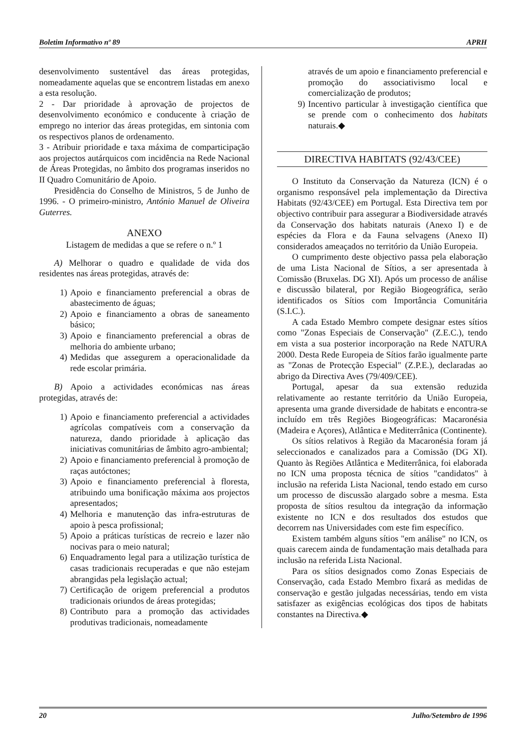Boletim Informativo nº 89 APRH
desenvolvimento sustentável das áreas protegidas, nomeadamente aquelas que se encontrem listadas em anexo a esta resolução.
2 - Dar prioridade à aprovação de projectos de desenvolvimento económico e conducente à criação de emprego no interior das áreas protegidas, em sintonia com os respectivos planos de ordenamento.
3 - Atribuir prioridade e taxa máxima de comparticipação aos projectos autárquicos com incidência na Rede Nacional de Áreas Protegidas, no âmbito dos programas inseridos no II Quadro Comunitário de Apoio.
Presidência do Conselho de Ministros, 5 de Junho de 1996. - O primeiro-ministro, António Manuel de Oliveira Guterres.
ANEXO
Listagem de medidas a que se refere o n.º 1
A) Melhorar o quadro e qualidade de vida dos residentes nas áreas protegidas, através de:
1) Apoio e financiamento preferencial a obras de abastecimento de águas;
2) Apoio e financiamento a obras de saneamento básico;
3) Apoio e financiamento preferencial a obras de melhoria do ambiente urbano;
4) Medidas que assegurem a operacionalidade da rede escolar primária.
B) Apoio a actividades económicas nas áreas protegidas, através de:
1) Apoio e financiamento preferencial a actividades agrícolas compatíveis com a conservação da natureza, dando prioridade à aplicação das iniciativas comunitárias de âmbito agro-ambiental;
2) Apoio e financiamento preferencial à promoção de raças autóctones;
3) Apoio e financiamento preferencial à floresta, atribuindo uma bonificação máxima aos projectos apresentados;
4) Melhoria e manutenção das infra-estruturas de apoio à pesca profissional;
5) Apoio a práticas turísticas de recreio e lazer não nocivas para o meio natural;
6) Enquadramento legal para a utilização turística de casas tradicionais recuperadas e que não estejam abrangidas pela legislação actual;
7) Certificação de origem preferencial a produtos tradicionais oriundos de áreas protegidas;
8) Contributo para a promoção das actividades produtivas tradicionais, nomeadamente
através de um apoio e financiamento preferencial e promoção do associativismo local e comercialização de produtos;
9) Incentivo particular à investigação científica que se prende com o conhecimento dos habitats naturais.◆
DIRECTIVA HABITATS (92/43/CEE)
O Instituto da Conservação da Natureza (ICN) é o organismo responsável pela implementação da Directiva Habitats (92/43/CEE) em Portugal. Esta Directiva tem por objectivo contribuir para assegurar a Biodiversidade através da Conservação dos habitats naturais (Anexo I) e de espécies da Flora e da Fauna selvagens (Anexo II) considerados ameaçados no território da União Europeia.
O cumprimento deste objectivo passa pela elaboração de uma Lista Nacional de Sítios, a ser apresentada à Comissão (Bruxelas. DG XI). Após um processo de análise e discussão bilateral, por Região Biogeográfica, serão identificados os Sítios com Importância Comunitária (S.I.C.).
A cada Estado Membro compete designar estes sítios como "Zonas Especiais de Conservação" (Z.E.C.), tendo em vista a sua posterior incorporação na Rede NATURA 2000. Desta Rede Europeia de Sítios farão igualmente parte as "Zonas de Protecção Especial" (Z.P.E.), declaradas ao abrigo da Directiva Aves (79/409/CEE).
Portugal, apesar da sua extensão reduzida relativamente ao restante território da União Europeia, apresenta uma grande diversidade de habitats e encontra-se incluído em três Regiões Biogeográficas: Macaronésia (Madeira e Açores), Atlântica e Mediterrânica (Continente).
Os sítios relativos à Região da Macaronésia foram já seleccionados e canalizados para a Comissão (DG XI). Quanto às Regiões Atlântica e Mediterrânica, foi elaborada no ICN uma proposta técnica de sítios "candidatos" à inclusão na referida Lista Nacional, tendo estado em curso um processo de discussão alargado sobre a mesma. Esta proposta de sítios resultou da integração da informação existente no ICN e dos resultados dos estudos que decorrem nas Universidades com este fim específico.
Existem também alguns sítios "em análise" no ICN, os quais carecem ainda de fundamentação mais detalhada para inclusão na referida Lista Nacional.
Para os sítios designados como Zonas Especiais de Conservação, cada Estado Membro fixará as medidas de conservação e gestão julgadas necessárias, tendo em vista satisfazer as exigências ecológicas dos tipos de habitats constantes na Directiva.◆
20 Julho/Setembro de 1996